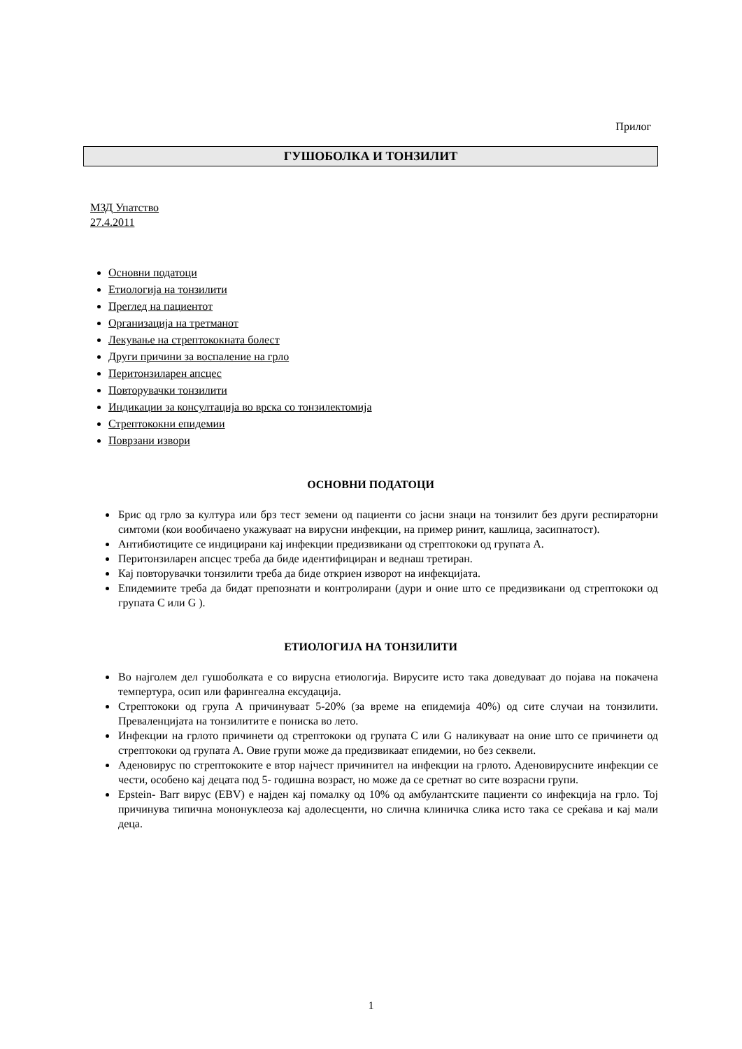Прилог
ГУШОБОЛКА И ТОНЗИЛИТ
МЗД Упатство
27.4.2011
Основни податоци
Етиологија на тонзилити
Преглед на пациентот
Организација на третманот
Лекување на стрептококната болест
Други причини за воспаление на грло
Перитонзиларен апсцес
Повторувачки тонзилити
Индикации за консултација во врска со тонзилектомија
Стрептококни епидемии
Поврзани извори
ОСНОВНИ ПОДАТОЦИ
Брис од грло за култура или брз тест земени од пациенти со јасни знаци на тонзилит без други респираторни симтоми (кои вообичаено укажуваат на вирусни инфекции, на пример ринит, кашлица, засипнатост).
Антибиотиците се индицирани кај инфекции предизвикани од стрептококи од групата А.
Перитонзиларен апсцес треба да биде идентифициран и веднаш третиран.
Кај повторувачки тонзилити треба да биде откриен изворот на инфекцијата.
Епидемиите треба да бидат препознати и контролирани (дури и оние што се предизвикани од стрептококи од групата C или G ).
ЕТИОЛОГИЈА НА ТОНЗИЛИТИ
Во најголем дел гушоболката е со вирусна етиологија. Вирусите исто така доведуваат до појава на покачена темпертура, осип или фарингеална ексудација.
Стрептококи од група А причинуваат 5-20% (за време на епидемија 40%) од сите случаи на тонзилити. Преваленцијата на тонзилитите е пониска во лето.
Инфекции на грлото причинети од стрептококи од групата C или G наликуваат на оние што се причинети од стрептококи од групата А. Овие групи може да предизвикаат епидемии, но без секвели.
Аденовирус по стрептококите е втор најчест причинител на инфекции на грлото. Аденовирусните инфекции се чести, особено кај децата под 5- годишна возраст, но може да се сретнат во сите возрасни групи.
Epstein- Barr вирус (EBV) е најден кај помалку од 10% од амбулантските пациенти со инфекција на грло. Тој причинува типична мононуклеоза кај адолесценти, но слична клиничка слика исто така се среќава и кај мали деца.
1